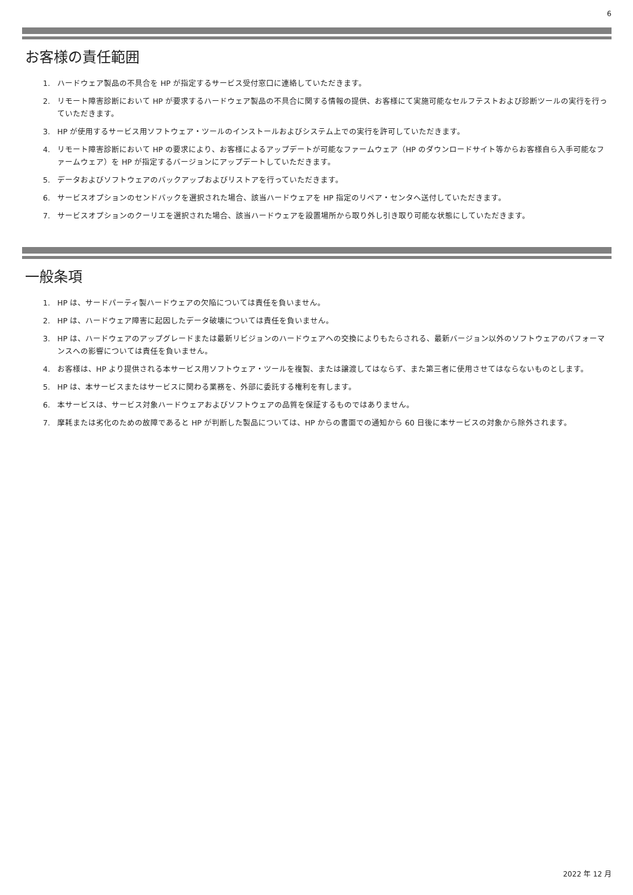6
お客様の責任範囲
1. ハードウェア製品の不具合を HP が指定するサービス受付窓口に連絡していただきます。
2. リモート障害診断において HP が要求するハードウェア製品の不具合に関する情報の提供、お客様にて実施可能なセルフテストおよび診断ツールの実行を行っていただきます。
3. HP が使用するサービス用ソフトウェア・ツールのインストールおよびシステム上での実行を許可していただきます。
4. リモート障害診断において HP の要求により、お客様によるアップデートが可能なファームウェア（HP のダウンロードサイト等からお客様自ら入手可能なファームウェア）を HP が指定するバージョンにアップデートしていただきます。
5. データおよびソフトウェアのバックアップおよびリストアを行っていただきます。
6. サービスオプションのセンドバックを選択された場合、該当ハードウェアを HP 指定のリペア・センタへ送付していただきます。
7. サービスオプションのクーリエを選択された場合、該当ハードウェアを設置場所から取り外し引き取り可能な状態にしていただきます。
一般条項
1. HP は、サードパーティ製ハードウェアの欠陥については責任を負いません。
2. HP は、ハードウェア障害に起因したデータ破壊については責任を負いません。
3. HP は、ハードウェアのアップグレードまたは最新リビジョンのハードウェアへの交換によりもたらされる、最新バージョン以外のソフトウェアのパフォーマンスへの影響については責任を負いません。
4. お客様は、HP より提供される本サービス用ソフトウェア・ツールを複製、または譲渡してはならず、また第三者に使用させてはならないものとします。
5. HP は、本サービスまたはサービスに関わる業務を、外部に委託する権利を有します。
6. 本サービスは、サービス対象ハードウェアおよびソフトウェアの品質を保証するものではありません。
7. 摩耗または劣化のための故障であると HP が判断した製品については、HP からの書面での通知から 60 日後に本サービスの対象から除外されます。
2022 年 12 月